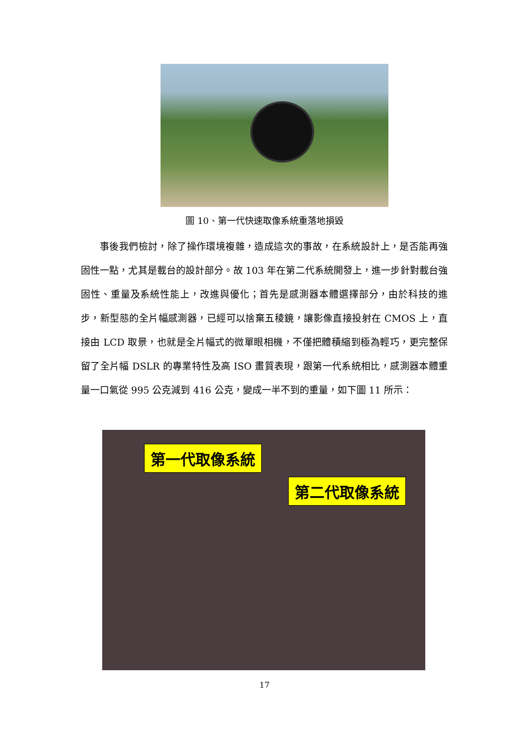圖 10、第一代快速取像系統重落地損毀
事後我們檢討，除了操作環境複雜，造成這次的事故，在系統設計上，是否能再強固性一點，尤其是載台的設計部分。故 103 年在第二代系統開發上，進一步針對載台強固性、重量及系統性能上，改進與優化；首先是感測器本體選擇部分，由於科技的進步，新型態的全片幅感測器，已經可以捨棄五稜鏡，讓影像直接投射在 CMOS 上，直接由 LCD 取景，也就是全片幅式的微單眼相機，不僅把體積縮到極為輕巧，更完整保留了全片幅 DSLR 的專業特性及高 ISO 畫質表現，跟第一代系統相比，感測器本體重量一口氣從 995 公克減到 416 公克，變成一半不到的重量，如下圖 11 所示：
第一代取像系統
第二代取像系統
17